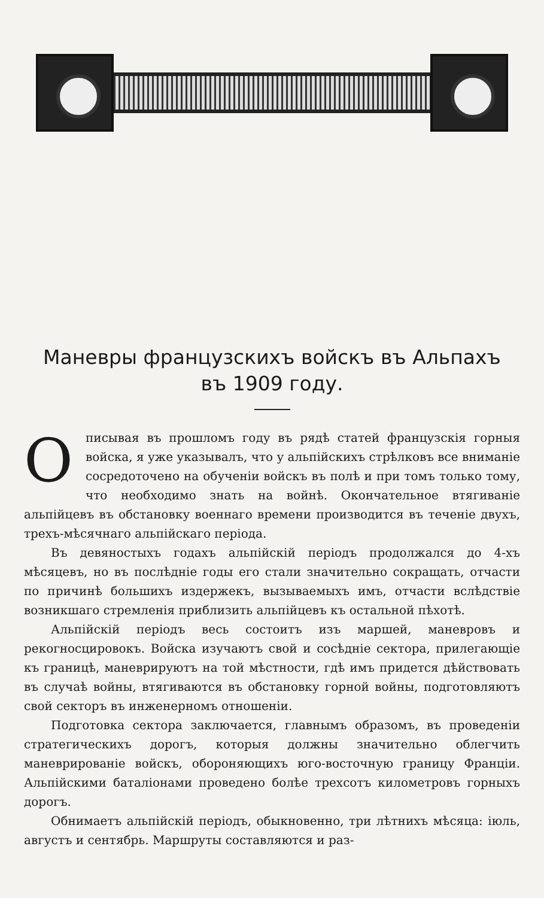Маневры французскихъ войскъ въ Альпахъ
въ 1909 году.
Описывая въ прошломъ году въ рядѣ статей французскія горныя войска, я уже указывалъ, что у альпійскихъ стрѣлковъ все вниманіе сосредоточено на обученіи войскъ въ полѣ и при томъ только тому, что необходимо знать на войнѣ. Окончательное втягиваніе альпійцевъ въ обстановку военнаго времени производится въ теченіе двухъ, трехъ-мѣсячнаго альпійскаго періода.
Въ девяностыхъ годахъ альпійскій періодъ продолжался до 4-хъ мѣсяцевъ, но въ послѣдніе годы его стали значительно сокращать, отчасти по причинѣ большихъ издержекъ, вызываемыхъ имъ, отчасти вслѣдствіе возникшаго стремленія приблизить альпійцевъ къ остальной пѣхотѣ.
Альпійскій періодъ весь состоитъ изъ маршей, маневровъ и рекогносцировокъ. Войска изучаютъ свой и сосѣдніе сектора, прилегающіе къ границѣ, маневрируютъ на той мѣстности, гдѣ имъ придется дѣйствовать въ случаѣ войны, втягиваются въ обстановку горной войны, подготовляютъ свой секторъ въ инженерномъ отношеніи.
Подготовка сектора заключается, главнымъ образомъ, въ проведеніи стратегическихъ дорогъ, которыя должны значительно облегчить маневрированіе войскъ, обороняющихъ юго-восточную границу Франціи. Альпійскими баталіонами проведено болѣе трехсотъ километровъ горныхъ дорогъ.
Обнимаетъ альпійскій періодъ, обыкновенно, три лѣтнихъ мѣсяца: іюль, августъ и сентябрь. Маршруты составляются и раз-